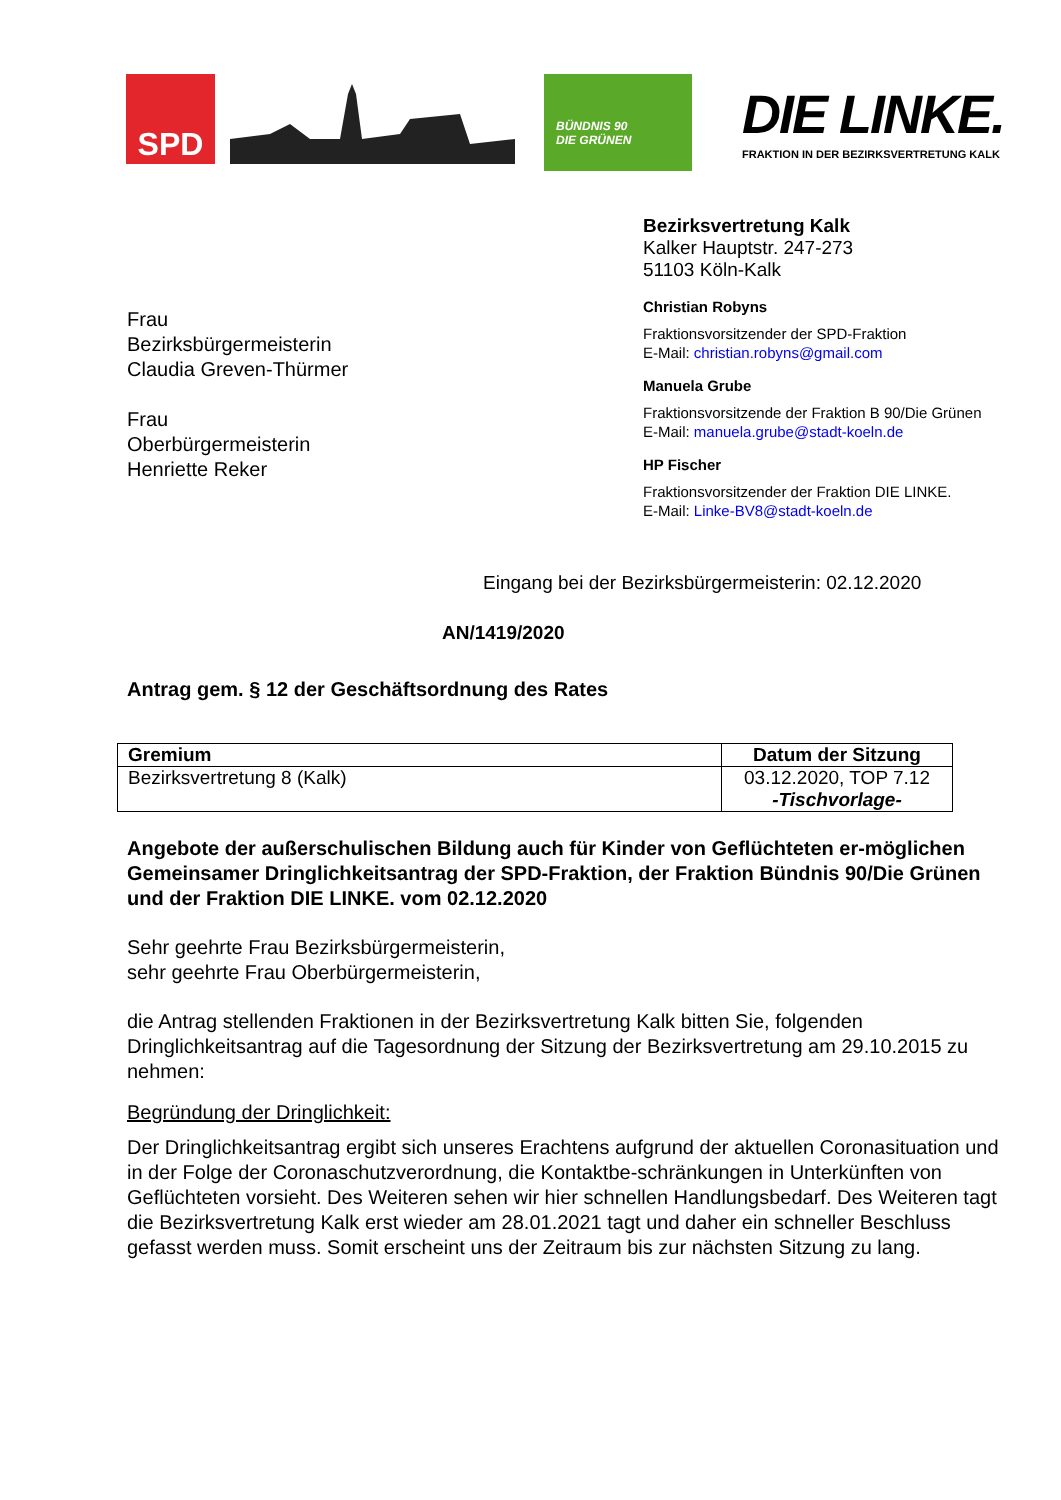SPD
BÜNDNIS 90
DIE GRÜNEN
DIE LINKE.
FRAKTION IN DER BEZIRKSVERTRETUNG KALK
Frau
Bezirksbürgermeisterin
Claudia Greven-Thürmer
Frau
Oberbürgermeisterin
Henriette Reker
Bezirksvertretung Kalk
Kalker Hauptstr. 247-273
51103 Köln-Kalk
Christian Robyns
Fraktionsvorsitzender der SPD-Fraktion
E-Mail: christian.robyns@gmail.com
Manuela Grube
Fraktionsvorsitzende der Fraktion B 90/Die Grünen
E-Mail: manuela.grube@stadt-koeln.de
HP Fischer
Fraktionsvorsitzender der Fraktion DIE LINKE.
E-Mail: Linke-BV8@stadt-koeln.de
Eingang bei der Bezirksbürgermeisterin: 02.12.2020
AN/1419/2020
Antrag gem. § 12 der Geschäftsordnung des Rates
| Gremium | Datum der Sitzung |
| --- | --- |
| Bezirksvertretung 8 (Kalk) | 03.12.2020, TOP 7.12 -Tischvorlage- |
Angebote der außerschulischen Bildung auch für Kinder von Geflüchteten er-möglichen
Gemeinsamer Dringlichkeitsantrag der SPD-Fraktion, der Fraktion Bündnis 90/Die Grünen und der Fraktion DIE LINKE. vom 02.12.2020
Sehr geehrte Frau Bezirksbürgermeisterin,
sehr geehrte Frau Oberbürgermeisterin,
die Antrag stellenden Fraktionen in der Bezirksvertretung Kalk bitten Sie, folgenden Dringlichkeitsantrag auf die Tagesordnung der Sitzung der Bezirksvertretung am 29.10.2015 zu nehmen:
Begründung der Dringlichkeit:
Der Dringlichkeitsantrag ergibt sich unseres Erachtens aufgrund der aktuellen Coronasituation und in der Folge der Coronaschutzverordnung, die Kontaktbe-schränkungen in Unterkünften von Geflüchteten vorsieht. Des Weiteren sehen wir hier schnellen Handlungsbedarf. Des Weiteren tagt die Bezirksvertretung Kalk erst wieder am 28.01.2021 tagt und daher ein schneller Beschluss gefasst werden muss. Somit erscheint uns der Zeitraum bis zur nächsten Sitzung zu lang.